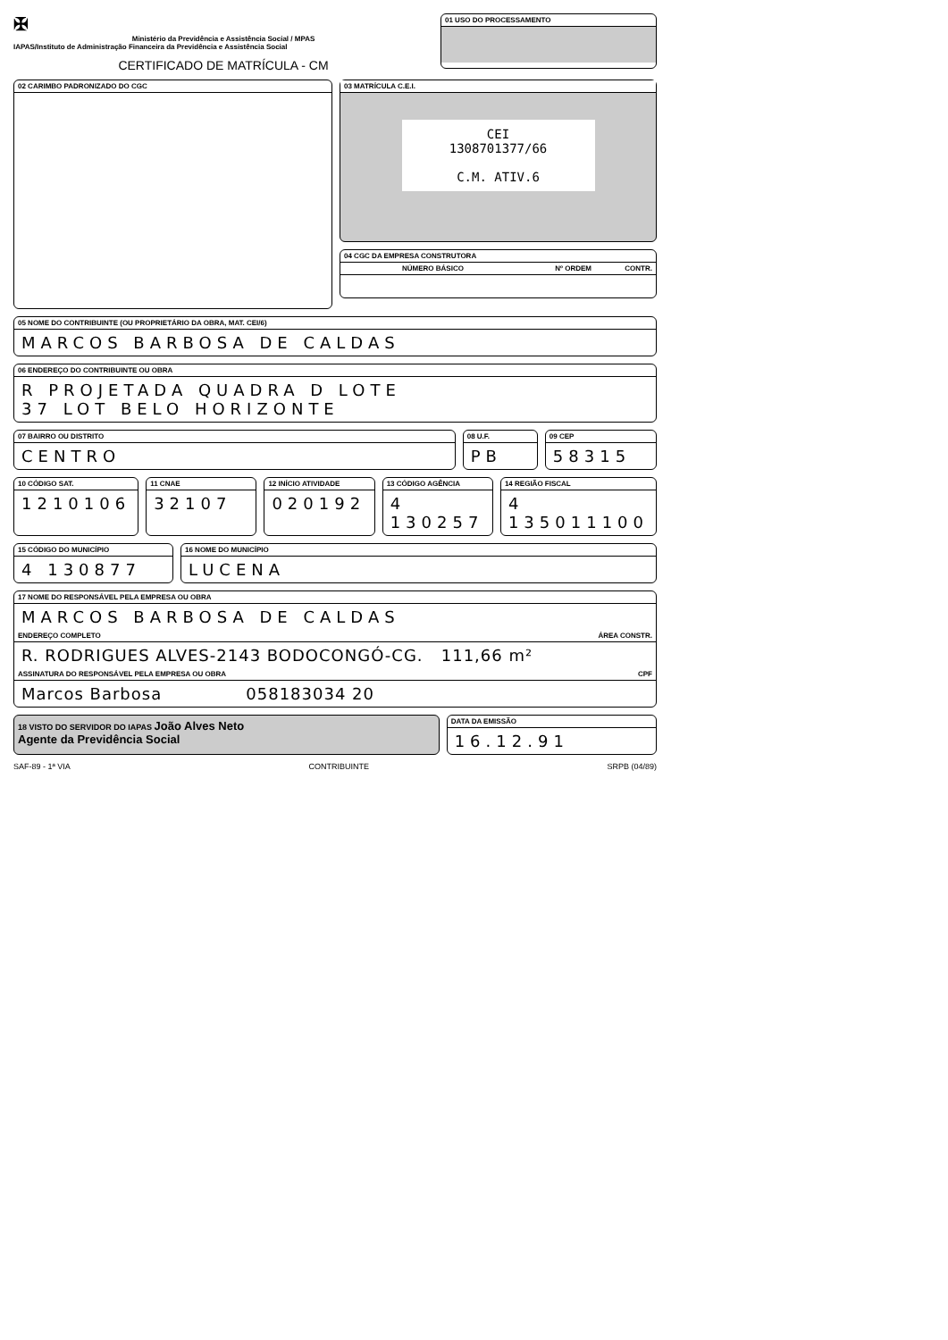✠
Ministério da Previdência e Assistência Social / MPAS
IAPAS/Instituto de Administração Financeira da Previdência e Assistência Social
CERTIFICADO DE MATRÍCULA - CM
01 USO DO PROCESSAMENTO
02 CARIMBO PADRONIZADO DO CGC
03 MATRÍCULA C.E.I.
CEI
1308701377/66
C.M. ATIV.6
04 CGC DA EMPRESA CONSTRUTORA
NÚMERO BÁSICO Nº ORDEM CONTR.
05 NOME DO CONTRIBUINTE (OU PROPRIETÁRIO DA OBRA, MAT. CEI/6)
MARCOS BARBOSA DE CALDAS
06 ENDEREÇO DO CONTRIBUINTE OU OBRA
R PROJETADA QUADRA D LOTE
37 LOT BELO HORIZONTE
07 BAIRRO OU DISTRITO
CENTRO
08 U.F.
PB
09 CEP
58315
10 CÓDIGO SAT.
1210106
11 CNAE
32107
12 INÍCIO ATIVIDADE
020192
13 CÓDIGO AGÊNCIA
4 130257
14 REGIÃO FISCAL
4 135011100
15 CÓDIGO DO MUNICÍPIO
4 130877
16 NOME DO MUNICÍPIO
LUCENA
17 NOME DO RESPONSÁVEL PELA EMPRESA OU OBRA
MARCOS BARBOSA DE CALDAS
ENDEREÇO COMPLETO ÁREA CONSTR.
R. RODRIGUES ALVES-2143 BODOCONGÓ-CG. 111,66 m²
ASSINATURA DO RESPONSÁVEL PELA EMPRESA OU OBRA CPF
Marcos Barbosa 058183034 20
18 VISTO DO SERVIDOR DO IAPAS João Alves Neto
Agente da Previdência Social
DATA DA EMISSÃO
16.12.91
SAF-89 - 1ª VIA CONTRIBUINTE SRPB (04/89)